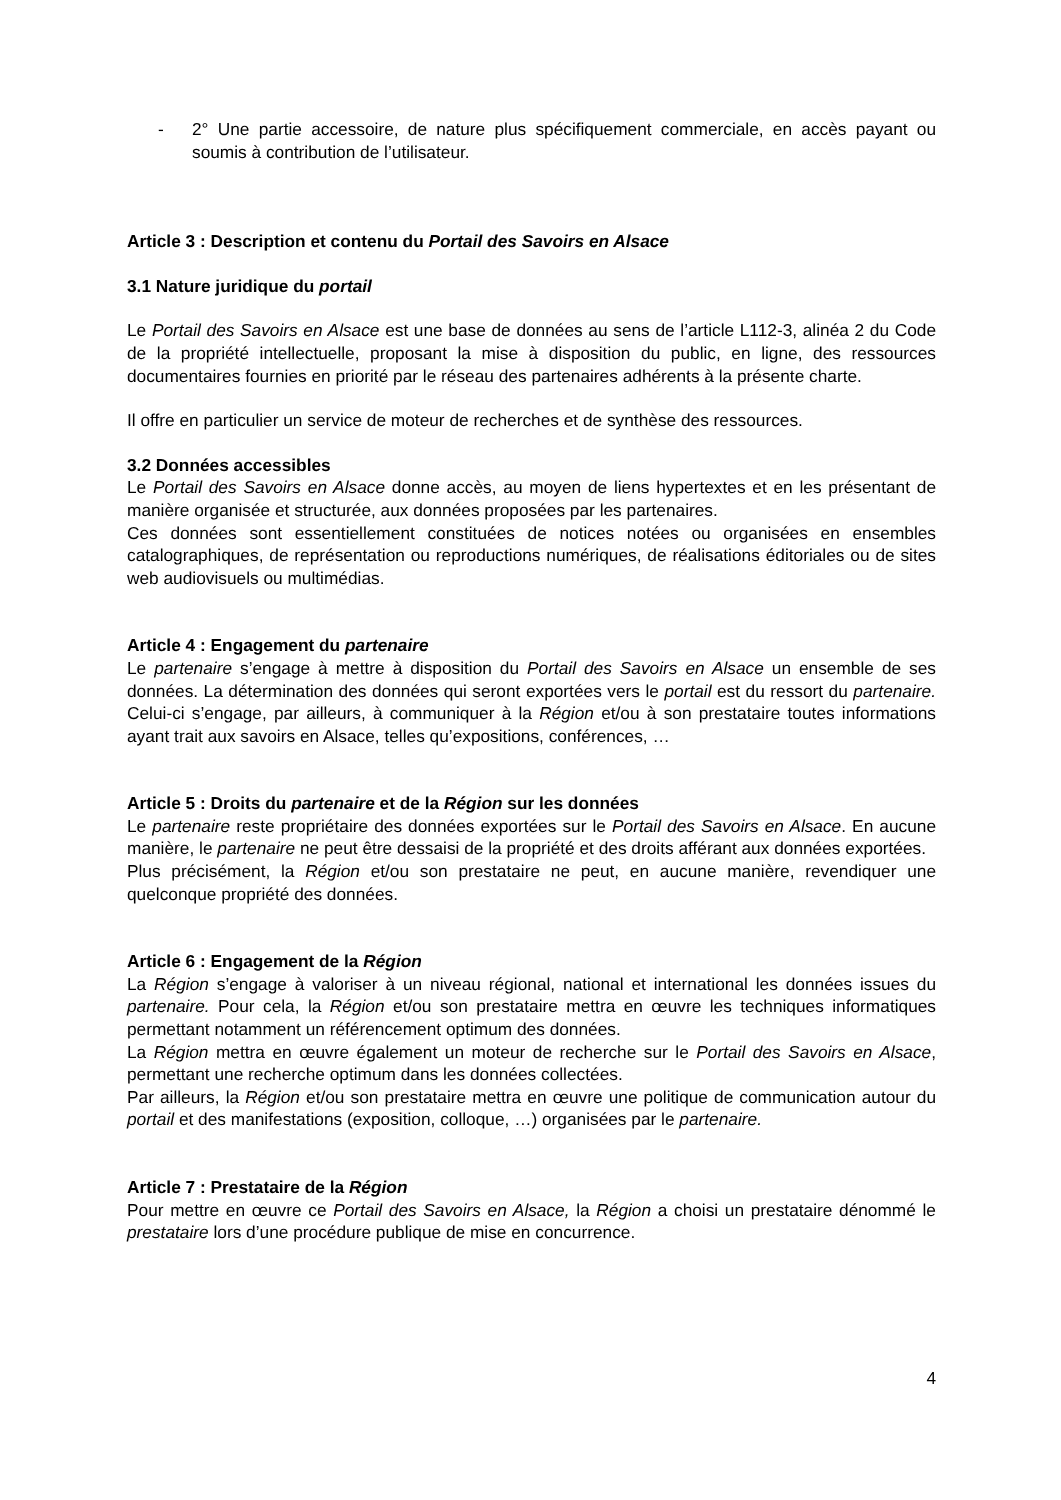- 2° Une partie accessoire, de nature plus spécifiquement commerciale, en accès payant ou soumis à contribution de l’utilisateur.
Article 3 : Description et contenu du Portail des Savoirs en Alsace
3.1 Nature juridique du portail
Le Portail des Savoirs en Alsace est une base de données au sens de l’article L112-3, alinéa 2 du Code de la propriété intellectuelle, proposant la mise à disposition du public, en ligne, des ressources documentaires fournies en priorité par le réseau des partenaires adhérents à la présente charte.
Il offre en particulier un service de moteur de recherches et de synthèse des ressources.
3.2 Données accessibles
Le Portail des Savoirs en Alsace donne accès, au moyen de liens hypertextes et en les présentant de manière organisée et structurée, aux données proposées par les partenaires.
Ces données sont essentiellement constituées de notices notées ou organisées en ensembles catalographiques, de représentation ou reproductions numériques, de réalisations éditoriales ou de sites web audiovisuels ou multimédias.
Article 4 : Engagement du partenaire
Le partenaire s’engage à mettre à disposition du Portail des Savoirs en Alsace un ensemble de ses données. La détermination des données qui seront exportées vers le portail est du ressort du partenaire. Celui-ci s’engage, par ailleurs, à communiquer à la Région et/ou à son prestataire toutes informations ayant trait aux savoirs en Alsace, telles qu’expositions, conférences, …
Article 5 : Droits du partenaire et de la Région sur les données
Le partenaire reste propriétaire des données exportées sur le Portail des Savoirs en Alsace. En aucune manière, le partenaire ne peut être dessaisi de la propriété et des droits afférant aux données exportées.
Plus précisément, la Région et/ou son prestataire ne peut, en aucune manière, revendiquer une quelconque propriété des données.
Article 6 : Engagement de la Région
La Région s’engage à valoriser à un niveau régional, national et international les données issues du partenaire. Pour cela, la Région et/ou son prestataire mettra en œuvre les techniques informatiques permettant notamment un référencement optimum des données.
La Région mettra en œuvre également un moteur de recherche sur le Portail des Savoirs en Alsace, permettant une recherche optimum dans les données collectées.
Par ailleurs, la Région et/ou son prestataire mettra en œuvre une politique de communication autour du portail et des manifestations (exposition, colloque, …) organisées par le partenaire.
Article 7 : Prestataire de la Région
Pour mettre en œuvre ce Portail des Savoirs en Alsace, la Région a choisi un prestataire dénommé le prestataire lors d’une procédure publique de mise en concurrence.
4